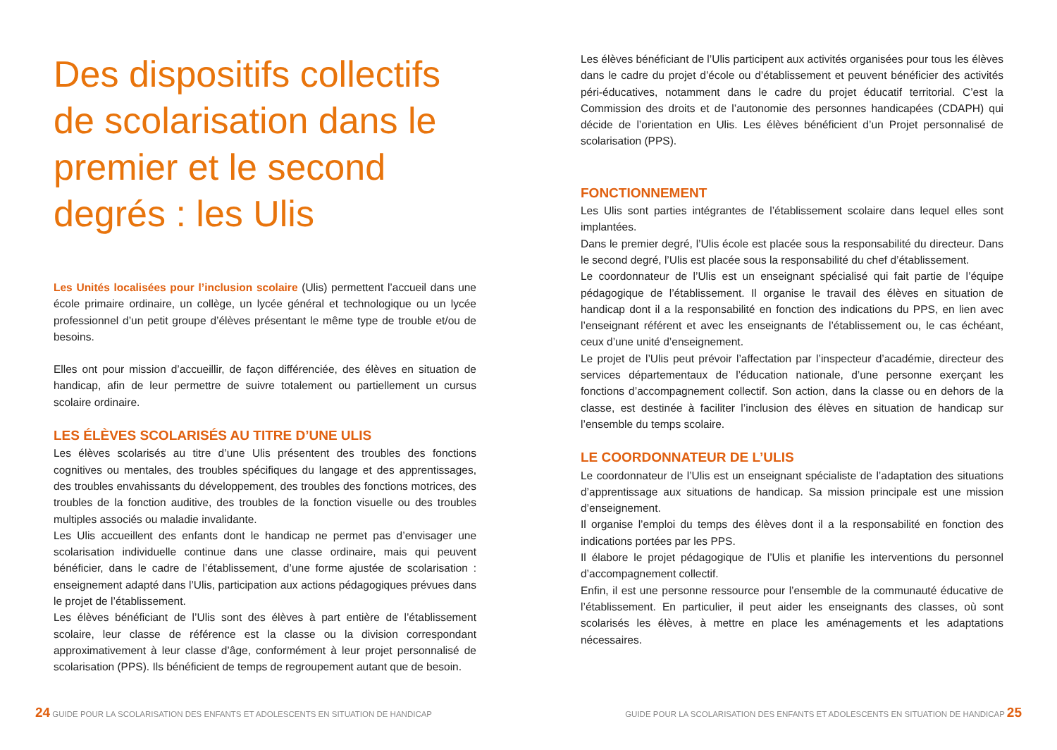Des dispositifs collectifs de scolarisation dans le premier et le second degrés : les Ulis
Les Unités localisées pour l’inclusion scolaire (Ulis) permettent l’accueil dans une école primaire ordinaire, un collège, un lycée général et technologique ou un lycée professionnel d’un petit groupe d’élèves présentant le même type de trouble et/ou de besoins.
Elles ont pour mission d’accueillir, de façon différenciée, des élèves en situation de handicap, afin de leur permettre de suivre totalement ou partiellement un cursus scolaire ordinaire.
LES ÉLÈVES SCOLARISÉS AU TITRE D’UNE ULIS
Les élèves scolarisés au titre d’une Ulis présentent des troubles des fonctions cognitives ou mentales, des troubles spécifiques du langage et des apprentissages, des troubles envahissants du développement, des troubles des fonctions motrices, des troubles de la fonction auditive, des troubles de la fonction visuelle ou des troubles multiples associés ou maladie invalidante.
Les Ulis accueillent des enfants dont le handicap ne permet pas d’envisager une scolarisation individuelle continue dans une classe ordinaire, mais qui peuvent bénéficier, dans le cadre de l’établissement, d’une forme ajustée de scolarisation : enseignement adapté dans l’Ulis, participation aux actions pédagogiques prévues dans le projet de l’établissement.
Les élèves bénéficiant de l’Ulis sont des élèves à part entière de l’établissement scolaire, leur classe de référence est la classe ou la division correspondant approximativement à leur classe d’âge, conformément à leur projet personnalisé de scolarisation (PPS). Ils bénéficient de temps de regroupement autant que de besoin.
Les élèves bénéficiant de l’Ulis participent aux activités organisées pour tous les élèves dans le cadre du projet d’école ou d’établissement et peuvent bénéficier des activités péri-éducatives, notamment dans le cadre du projet éducatif territorial. C’est la Commission des droits et de l’autonomie des personnes handicapées (CDAPH) qui décide de l’orientation en Ulis. Les élèves bénéficient d’un Projet personnalisé de scolarisation (PPS).
FONCTIONNEMENT
Les Ulis sont parties intégrantes de l’établissement scolaire dans lequel elles sont implantées.
Dans le premier degré, l’Ulis école est placée sous la responsabilité du directeur. Dans le second degré, l’Ulis est placée sous la responsabilité du chef d’établissement.
Le coordonnateur de l’Ulis est un enseignant spécialisé qui fait partie de l’équipe pédagogique de l’établissement. Il organise le travail des élèves en situation de handicap dont il a la responsabilité en fonction des indications du PPS, en lien avec l’enseignant référent et avec les enseignants de l’établissement ou, le cas échéant, ceux d’une unité d’enseignement.
Le projet de l’Ulis peut prévoir l’affectation par l’inspecteur d’académie, directeur des services départementaux de l’éducation nationale, d’une personne exerçant les fonctions d’accompagnement collectif. Son action, dans la classe ou en dehors de la classe, est destinée à faciliter l’inclusion des élèves en situation de handicap sur l’ensemble du temps scolaire.
LE COORDONNATEUR DE L’ULIS
Le coordonnateur de l’Ulis est un enseignant spécialiste de l’adaptation des situations d’apprentissage aux situations de handicap. Sa mission principale est une mission d’enseignement.
Il organise l’emploi du temps des élèves dont il a la responsabilité en fonction des indications portées par les PPS.
Il élabore le projet pédagogique de l’Ulis et planifie les interventions du personnel d’accompagnement collectif.
Enfin, il est une personne ressource pour l’ensemble de la communauté éducative de l’établissement. En particulier, il peut aider les enseignants des classes, où sont scolarisés les élèves, à mettre en place les aménagements et les adaptations nécessaires.
24 GUIDE POUR LA SCOLARISATION DES ENFANTS ET ADOLESCENTS EN SITUATION DE HANDICAP
GUIDE POUR LA SCOLARISATION DES ENFANTS ET ADOLESCENTS EN SITUATION DE HANDICAP 25